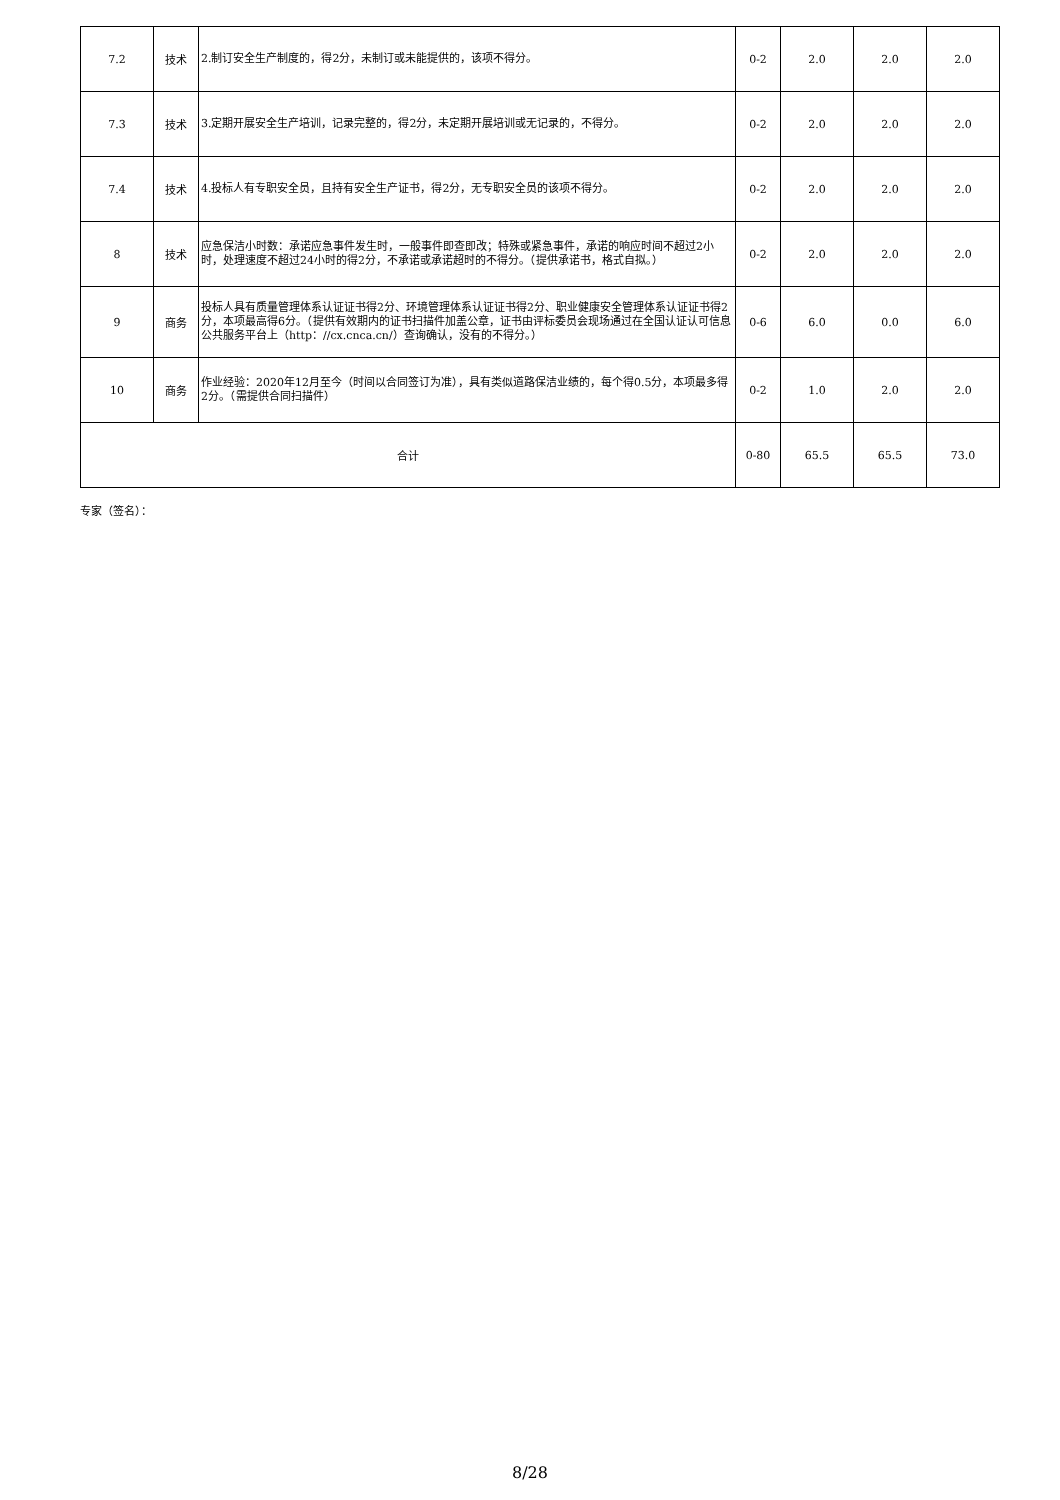| 7.2 | 技术 | 2.制订安全生产制度的，得2分，未制订或未能提供的，该项不得分。 | 0-2 | 2.0 | 2.0 | 2.0 |
| 7.3 | 技术 | 3.定期开展安全生产培训，记录完整的，得2分，未定期开展培训或无记录的，不得分。 | 0-2 | 2.0 | 2.0 | 2.0 |
| 7.4 | 技术 | 4.投标人有专职安全员，且持有安全生产证书，得2分，无专职安全员的该项不得分。 | 0-2 | 2.0 | 2.0 | 2.0 |
| 8 | 技术 | 应急保洁小时数：承诺应急事件发生时，一般事件即查即改；特殊或紧急事件，承诺的响应时间不超过2小时，处理速度不超过24小时的得2分，不承诺或承诺超时的不得分。（提供承诺书，格式自拟。） | 0-2 | 2.0 | 2.0 | 2.0 |
| 9 | 商务 | 投标人具有质量管理体系认证证书得2分、环境管理体系认证证书得2分、职业健康安全管理体系认证证书得2分，本项最高得6分。（提供有效期内的证书扫描件加盖公章，证书由评标委员会现场通过在全国认证认可信息公共服务平台上（http：//cx.cnca.cn/）查询确认，没有的不得分。） | 0-6 | 6.0 | 0.0 | 6.0 |
| 10 | 商务 | 作业经验：2020年12月至今（时间以合同签订为准），具有类似道路保洁业绩的，每个得0.5分，本项最多得2分。（需提供合同扫描件） | 0-2 | 1.0 | 2.0 | 2.0 |
| 合计 | | | 0-80 | 65.5 | 65.5 | 73.0 |
专家（签名）：
8/28